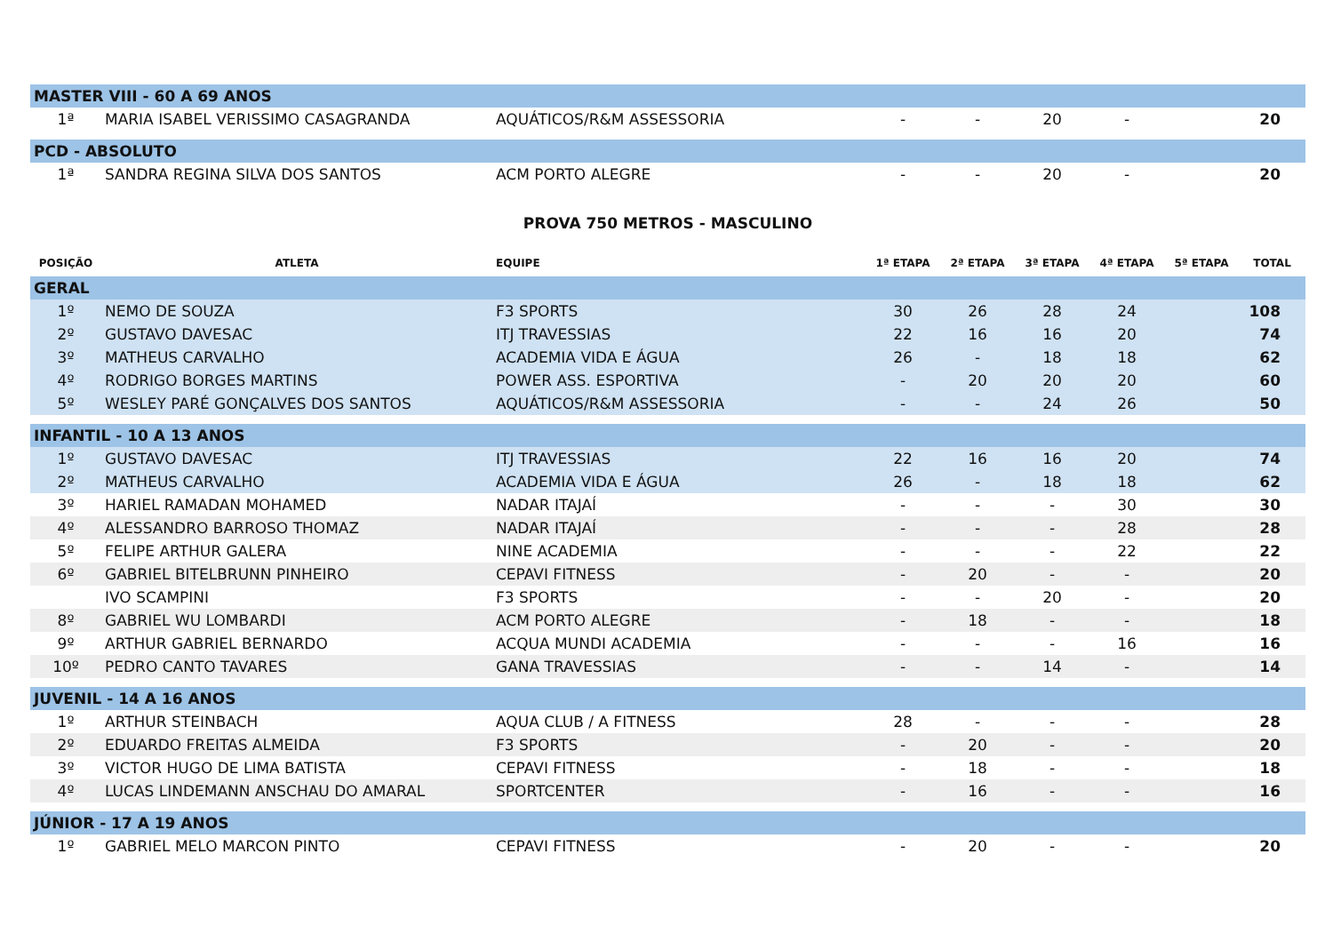| MASTER VIII - 60 A 69 ANOS | | | | | | | | |
| 1ª | MARIA ISABEL VERISSIMO CASAGRANDA | AQUÁTICOS/R&M ASSESSORIA | - | - | 20 | - | | 20 |
| PCD - ABSOLUTO | | | | | | | | |
| 1ª | SANDRA REGINA SILVA DOS SANTOS | ACM PORTO ALEGRE | - | - | 20 | - | | 20 |
| PROVA 750 METROS - MASCULINO | | | | | | | | |
| POSIÇÃO | ATLETA | EQUIPE | 1ª ETAPA | 2ª ETAPA | 3ª ETAPA | 4ª ETAPA | 5ª ETAPA | TOTAL |
| GERAL | | | | | | | | |
| 1º | NEMO DE SOUZA | F3 SPORTS | 30 | 26 | 28 | 24 | | 108 |
| 2º | GUSTAVO DAVESAC | ITJ TRAVESSIAS | 22 | 16 | 16 | 20 | | 74 |
| 3º | MATHEUS CARVALHO | ACADEMIA VIDA E ÁGUA | 26 | - | 18 | 18 | | 62 |
| 4º | RODRIGO BORGES MARTINS | POWER ASS. ESPORTIVA | - | 20 | 20 | 20 | | 60 |
| 5º | WESLEY PARÉ GONÇALVES DOS SANTOS | AQUÁTICOS/R&M ASSESSORIA | - | - | 24 | 26 | | 50 |
| INFANTIL - 10 A 13 ANOS | | | | | | | | |
| 1º | GUSTAVO DAVESAC | ITJ TRAVESSIAS | 22 | 16 | 16 | 20 | | 74 |
| 2º | MATHEUS CARVALHO | ACADEMIA VIDA E ÁGUA | 26 | - | 18 | 18 | | 62 |
| 3º | HARIEL RAMADAN MOHAMED | NADAR ITAJAÍ | - | - | - | 30 | | 30 |
| 4º | ALESSANDRO BARROSO THOMAZ | NADAR ITAJAÍ | - | - | - | 28 | | 28 |
| 5º | FELIPE ARTHUR GALERA | NINE ACADEMIA | - | - | - | 22 | | 22 |
| 6º | GABRIEL BITELBRUNN PINHEIRO | CEPAVI FITNESS | - | 20 | - | - | | 20 |
| | IVO SCAMPINI | F3 SPORTS | - | - | 20 | - | | 20 |
| 8º | GABRIEL WU LOMBARDI | ACM PORTO ALEGRE | - | 18 | - | - | | 18 |
| 9º | ARTHUR GABRIEL BERNARDO | ACQUA MUNDI ACADEMIA | - | - | - | 16 | | 16 |
| 10º | PEDRO CANTO TAVARES | GANA TRAVESSIAS | - | - | 14 | - | | 14 |
| JUVENIL - 14 A 16 ANOS | | | | | | | | |
| 1º | ARTHUR STEINBACH | AQUA CLUB / A FITNESS | 28 | - | - | - | | 28 |
| 2º | EDUARDO FREITAS ALMEIDA | F3 SPORTS | - | 20 | - | - | | 20 |
| 3º | VICTOR HUGO DE LIMA BATISTA | CEPAVI FITNESS | - | 18 | - | - | | 18 |
| 4º | LUCAS LINDEMANN ANSCHAU DO AMARAL | SPORTCENTER | - | 16 | - | - | | 16 |
| JÚNIOR - 17 A 19 ANOS | | | | | | | | |
| 1º | GABRIEL MELO MARCON PINTO | CEPAVI FITNESS | - | 20 | - | - | | 20 |